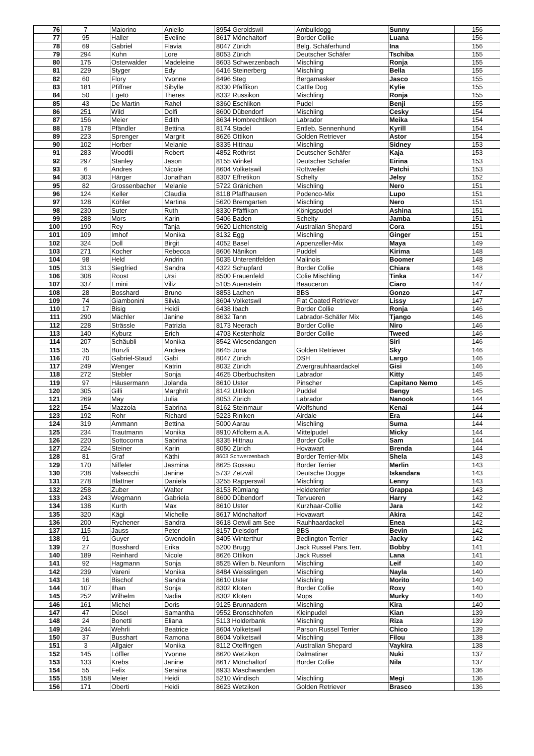| 76 | 7 | Maiorino | Aniello | 8954 Geroldswil | Ambulldogg | Sunny | 156 |
| 77 | 95 | Haller | Eveline | 8617 Mönchaltorf | Border Collie | Luana | 156 |
| 78 | 69 | Gabriel | Flavia | 8047 Zürich | Belg. Schäferhund | Ina | 156 |
| 79 | 294 | Kuhn | Lore | 8053 Zürich | Deutscher Schäfer | Tschiba | 155 |
| 80 | 175 | Osterwalder | Madeleine | 8603 Schwerzenbach | Mischling | Ronja | 155 |
| 81 | 229 | Styger | Edy | 6416 Steinerberg | Mischling | Bella | 155 |
| 82 | 60 | Flory | Yvonne | 8496 Steg | Bergamasker | Jasco | 155 |
| 83 | 181 | Pfiffner | Sibylle | 8330 Pfäffikon | Cattle Dog | Kylie | 155 |
| 84 | 50 | Egetö | Theres | 8332 Russikon | Mischling | Ronja | 155 |
| 85 | 43 | De Martin | Rahel | 8360 Eschlikon | Pudel | Benji | 155 |
| 86 | 251 | Wild | Dolfi | 8600 Dübendorf | Mischling | Cesky | 154 |
| 87 | 156 | Meier | Edith | 8634 Hombrechtikon | Labrador | Meika | 154 |
| 88 | 178 | Pfändler | Bettina | 8174 Stadel | Entleb. Sennenhund | Kyrill | 154 |
| 89 | 223 | Sprenger | Margrit | 8626 Ottikon | Golden Retriever | Astor | 154 |
| 90 | 102 | Horber | Melanie | 8335 Hittnau | Mischling | Sidney | 153 |
| 91 | 283 | Woodtli | Robert | 4852 Rothrist | Deutscher Schäfer | Kaja | 153 |
| 92 | 297 | Stanley | Jason | 8155 Winkel | Deutscher Schäfer | Eirina | 153 |
| 93 | 6 | Andres | Nicole | 8604 Volketswil | Rottweiler | Patchi | 153 |
| 94 | 303 | Härger | Jonathan | 8307 Effretikon | Schelty | Jelsy | 152 |
| 95 | 82 | Grossenbacher | Melanie | 5722 Gränichen | Mischling | Nero | 151 |
| 96 | 124 | Keller | Claudia | 8118 Pfaffhausen | Podenco-Mix | Lupo | 151 |
| 97 | 128 | Köhler | Martina | 5620 Bremgarten | Mischling | Nero | 151 |
| 98 | 230 | Suter | Ruth | 8330 Pfäffikon | Königspudel | Ashina | 151 |
| 99 | 288 | Mors | Karin | 5406 Baden | Schelty | Jamba | 151 |
| 100 | 190 | Rey | Tanja | 9620 Lichtensteig | Australian Shepard | Cora | 151 |
| 101 | 109 | Imhof | Monika | 8132 Egg | Mischling | Ginger | 151 |
| 102 | 324 | Doll | Birgit | 4052 Basel | Appenzeller-Mix | Maya | 149 |
| 103 | 271 | Kocher | Rebecca | 8606 Nänikon | Puddel | Kirima | 148 |
| 104 | 98 | Held | Andrin | 5035 Unterentfelden | Malinois | Boomer | 148 |
| 105 | 313 | Siegfried | Sandra | 4322 Schupfard | Border Collie | Chiara | 148 |
| 106 | 308 | Roost | Ursi | 8500 Frauenfeld | Colie Mischling | Tinka | 147 |
| 107 | 337 | Emini | Viliz | 5105 Auenstein | Beauceron | Ciaro | 147 |
| 108 | 28 | Bosshard | Bruno | 8853 Lachen | BBS | Gonzo | 147 |
| 109 | 74 | Giambonini | Silvia | 8604 Volketswil | Flat Coated Retriever | Lissy | 147 |
| 110 | 17 | Bisig | Heidi | 6438 Ibach | Border Collie | Ronja | 146 |
| 111 | 290 | Mächler | Janine | 8632 Tann | Labrador-Schäfer Mix | Tjango | 146 |
| 112 | 228 | Strässle | Patrizia | 8173 Neerach | Border Collie | Niro | 146 |
| 113 | 140 | Kyburz | Erich | 4703 Kestenholz | Border Collie | Tweed | 146 |
| 114 | 207 | Schäubli | Monika | 8542 Wiesendangen | | Siri | 146 |
| 115 | 35 | Bünzli | Andrea | 8645 Jona | Golden Retriever | Sky | 146 |
| 116 | 70 | Gabriel-Staud | Gabi | 8047 Zürich | DSH | Largo | 146 |
| 117 | 249 | Wenger | Katrin | 8032 Zürich | Zwergrauhhaardackel | Gisi | 146 |
| 118 | 272 | Stebler | Sonja | 4625 Oberbuchsiten | Labrador | Kitty | 145 |
| 119 | 97 | Häusermann | Jolanda | 8610 Uster | Pinscher | Capitano Nemo | 145 |
| 120 | 305 | Gilli | Marghrit | 8142 Uittikon | Puddel | Bengy | 145 |
| 121 | 269 | May | Julia | 8053 Zürich | Labrador | Nanook | 144 |
| 122 | 154 | Mazzola | Sabrina | 8162 Steinmaur | Wolfshund | Kenai | 144 |
| 123 | 192 | Rohr | Richard | 5223 Riniken | Airdale | Era | 144 |
| 124 | 319 | Ammann | Bettina | 5000 Aarau | Mischling | Suma | 144 |
| 125 | 234 | Trautmann | Monika | 8910 Affoltern a.A. | Mittelpudel | Micky | 144 |
| 126 | 220 | Sottocorna | Sabrina | 8335 Hittnau | Border Collie | Sam | 144 |
| 127 | 224 | Steiner | Karin | 8050 Zürich | Hovawart | Brenda | 144 |
| 128 | 81 | Graf | Käthi | 8603 Schwerzenbach | Border Terrier-Mix | Shela | 143 |
| 129 | 170 | Niffeler | Jasmina | 8625 Gossau | Border Terrier | Merlin | 143 |
| 130 | 238 | Valsecchi | Janine | 5732 Zetzwil | Deutsche Dogge | Iskandara | 143 |
| 131 | 278 | Blattner | Daniela | 3255 Rapperswil | Mischling | Lenny | 143 |
| 132 | 258 | Zuber | Walter | 8153 Rümlang | Heideterrier | Grappa | 143 |
| 133 | 243 | Wegmann | Gabriela | 8600 Dübendorf | Tervueren | Harry | 142 |
| 134 | 138 | Kurth | Max | 8610 Uster | Kurzhaar-Collie | Jara | 142 |
| 135 | 320 | Kägi | Michelle | 8617 Mönchaltorf | Hovawart | Akira | 142 |
| 136 | 200 | Rychener | Sandra | 8618 Oetwil am See | Rauhhaardackel | Enea | 142 |
| 137 | 115 | Jauss | Peter | 8157 Dielsdorf | BBS | Bevin | 142 |
| 138 | 91 | Guyer | Gwendolin | 8405 Winterthur | Bedlington Terrier | Jacky | 142 |
| 139 | 27 | Bosshard | Erika | 5200 Brugg | Jack Russel Pars.Terr. | Bobby | 141 |
| 140 | 189 | Reinhard | Nicole | 8626 Ottikon | Jack Russel | Lana | 141 |
| 141 | 92 | Hagmann | Sonja | 8525 Wilen b. Neunforn | Mischling | Leif | 140 |
| 142 | 239 | Vareni | Monika | 8484 Weisslingen | Mischling | Nayla | 140 |
| 143 | 16 | Bischof | Sandra | 8610 Uster | Mischling | Morito | 140 |
| 144 | 107 | Ilhan | Sonja | 8302 Kloten | Border Collie | Roxy | 140 |
| 145 | 252 | Wilhelm | Nadia | 8302 Kloten | Mops | Murky | 140 |
| 146 | 161 | Michel | Doris | 9125 Brunnadern | Mischling | Kira | 140 |
| 147 | 47 | Düsel | Samantha | 9552 Bronschhofen | Kleinpudel | Kian | 139 |
| 148 | 24 | Bonetti | Eliana | 5113 Holderbank | Mischling | Riza | 139 |
| 149 | 244 | Wehrli | Beatrice | 8604 Volketswil | Parson Russel Terrier | Chico | 139 |
| 150 | 37 | Busshart | Ramona | 8604 Volketswil | Mischling | Filou | 138 |
| 151 | 3 | Allgaier | Monika | 8112 Otelfingen | Australian Shepard | Vaykira | 138 |
| 152 | 145 | Löffler | Yvonne | 8620 Wetzikon | Dalmatiner | Nuki | 137 |
| 153 | 133 | Krebs | Janine | 8617 Mönchaltorf | Border Collie | Nila | 137 |
| 154 | 55 | Felix | Seraina | 8933 Maschwanden | | | 136 |
| 155 | 158 | Meier | Heidi | 5210 Windisch | Mischling | Megi | 136 |
| 156 | 171 | Oberti | Heidi | 8623 Wetzikon | Golden Retriever | Brasco | 136 |